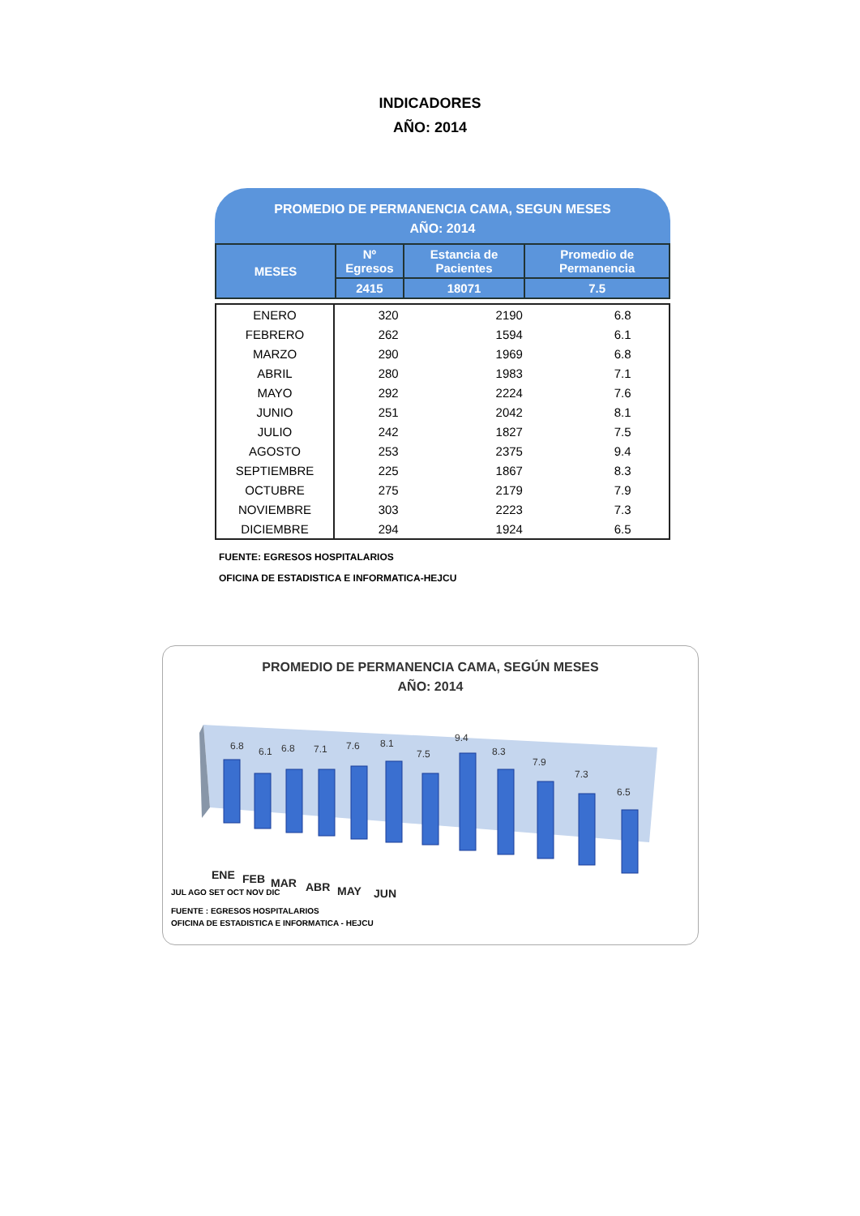INDICADORES
AÑO: 2014
PROMEDIO DE PERMANENCIA CAMA, SEGUN MESES
AÑO: 2014
| MESES | Nº Egresos | Estancia de Pacientes | Promedio de Permanencia |
| --- | --- | --- | --- |
| | 2415 | 18071 | 7.5 |
| ENERO | 320 | 2190 | 6.8 |
| FEBRERO | 262 | 1594 | 6.1 |
| MARZO | 290 | 1969 | 6.8 |
| ABRIL | 280 | 1983 | 7.1 |
| MAYO | 292 | 2224 | 7.6 |
| JUNIO | 251 | 2042 | 8.1 |
| JULIO | 242 | 1827 | 7.5 |
| AGOSTO | 253 | 2375 | 9.4 |
| SEPTIEMBRE | 225 | 1867 | 8.3 |
| OCTUBRE | 275 | 2179 | 7.9 |
| NOVIEMBRE | 303 | 2223 | 7.3 |
| DICIEMBRE | 294 | 1924 | 6.5 |
FUENTE: EGRESOS HOSPITALARIOS
OFICINA DE ESTADISTICA E INFORMATICA-HEJCU
PROMEDIO DE PERMANENCIA CAMA, SEGÚN MESES
AÑO: 2014
6.8
6.1
6.8
7.1
7.6
8.1
7.5
9.4
8.3
7.9
7.3
6.5
ENE
FEB
MAR
ABR
MAY
JUN
JUL AGO SET OCT NOV DIC
FUENTE : EGRESOS HOSPITALARIOS
OFICINA DE ESTADISTICA E INFORMATICA - HEJCU